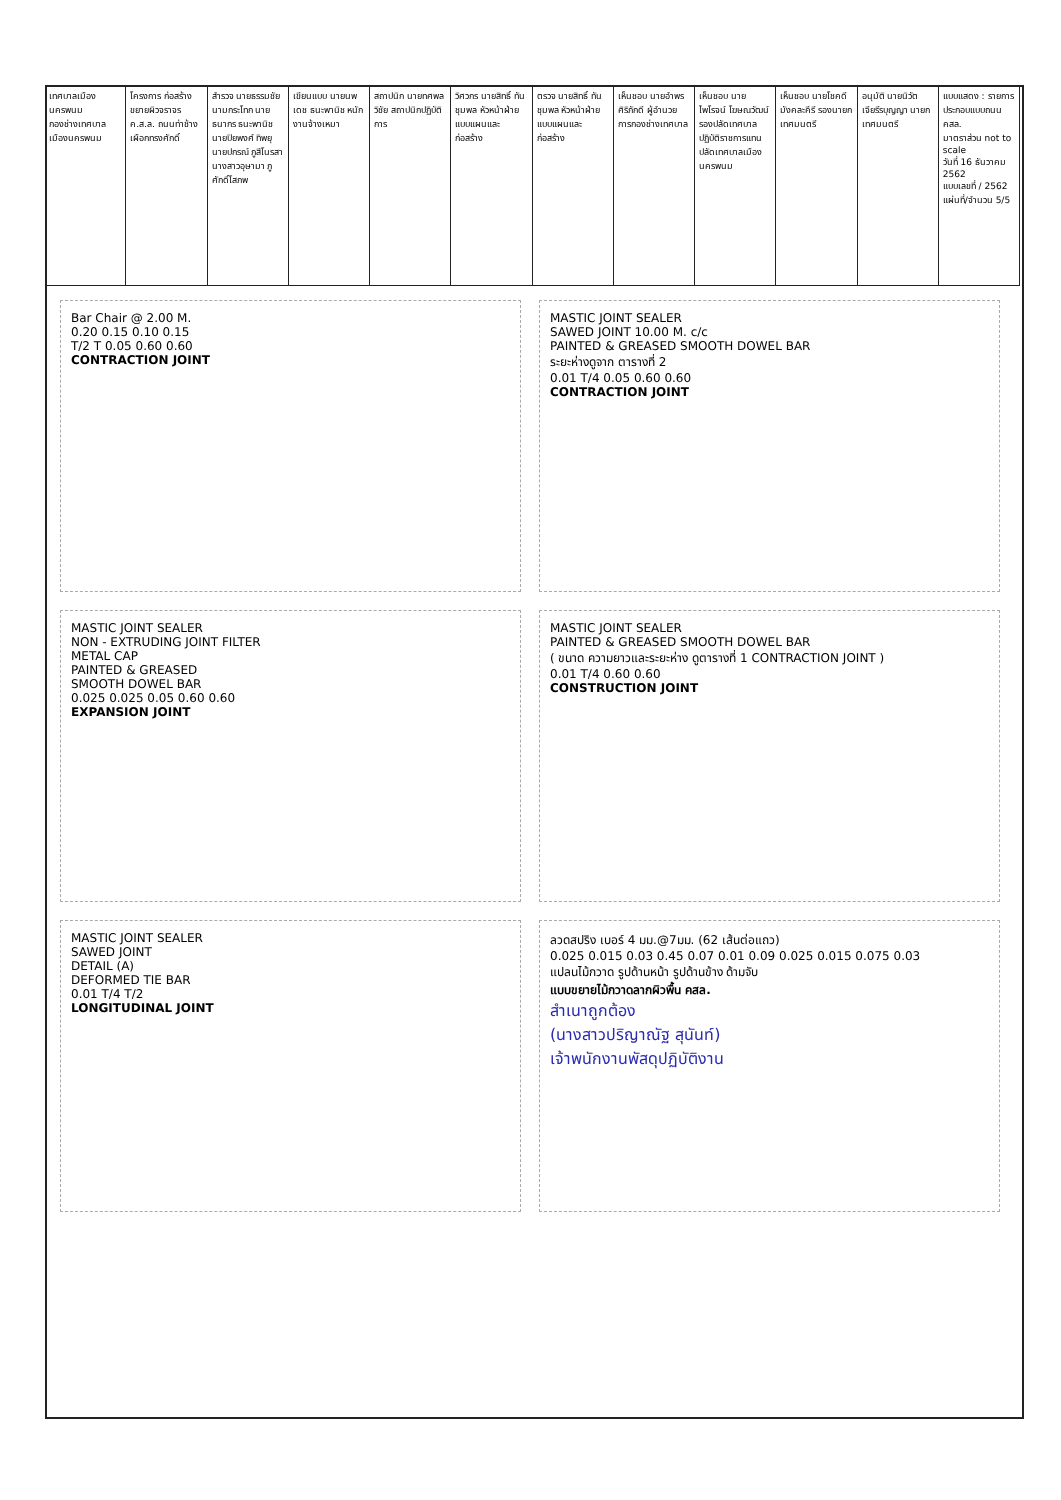เทศบาลเมืองนครพนม
กองช่างเทศบาลเมืองนครพนม
โครงการ ก่อสร้างขยายผิวจราจร ค.ส.ล. ถนนท่าช้างเผือกทรงศักดิ์
สำรวจ นายธรรมชัย นามกระโทก นายธนากร ธนะพานิช นายปิยพงศ์ ทิพยุ นายปกรณ์ ภูสีโนรสา นางสาวอุษามา ภูศักดิ์โสภพ
เขียนแบบ นายนพเดช ธนะพานิช หนักงานจ้างเหมา
สถาปนิก นายทศพล วิชัย สถาปนิกปฏิบัติการ
วิศวกร นายสิทธิ์ ทันชุมพล หัวหน้าฝ่ายแบบแผนและก่อสร้าง
ตรวจ นายสิทธิ์ ทันชุมพล หัวหน้าฝ่ายแบบแผนและก่อสร้าง
เห็นชอบ นายอำพร ศิริภักดี ผู้อำนวยการกองช่างเทศบาล
เห็นชอบ นายไพโรจน์ โฆษณวัฒน์ รองปลัดเทศบาล ปฏิบัติราชการแทน ปลัดเทศบาลเมืองนครพนม
เห็นชอบ นายโชคดี มังคละคีรี รองนายกเทศมนตรี
อนุมัติ นายนิวัต เจียรีรบุญญา นายกเทศมนตรี
แบบแสดง : รายการประกอบแบบถนน คสล.
มาตราส่วน not to scale
วันที่ 16 ธันวาคม 2562
แบบเลขที่ / 2562
แผ่นที่/จำนวน 5/5
Bar Chair @ 2.00 M.
0.20 0.15 0.10 0.15
T/2 T 0.05 0.60 0.60
CONTRACTION JOINT
MASTIC JOINT SEALER
SAWED JOINT 10.00 M. c/c
PAINTED & GREASED SMOOTH DOWEL BAR
ระยะห่างดูจาก ตารางที่ 2
0.01 T/4 0.05 0.60 0.60
CONTRACTION JOINT
MASTIC JOINT SEALER
NON - EXTRUDING JOINT FILTER
METAL CAP
PAINTED & GREASED
SMOOTH DOWEL BAR
0.025 0.025 0.05 0.60 0.60
EXPANSION JOINT
MASTIC JOINT SEALER
PAINTED & GREASED SMOOTH DOWEL BAR
( ขนาด ความยาวและระยะห่าง ดูตารางที่ 1 CONTRACTION JOINT )
0.01 T/4 0.60 0.60
CONSTRUCTION JOINT
MASTIC JOINT SEALER
SAWED JOINT
DETAIL (A)
DEFORMED TIE BAR
0.01 T/4 T/2
LONGITUDINAL JOINT
ลวดสปริง เบอร์ 4 มม.@7มม. (62 เส้นต่อแถว)
0.025 0.015 0.03 0.45 0.07 0.01 0.09 0.025 0.015 0.075 0.03
แปลนไม้กวาด รูปด้านหน้า รูปด้านข้าง ด้ามจับ
แบบขยายไม้กวาดลากผิวพื้น คสล.
สำเนาถูกต้อง
(นางสาวปริญาณัฐ สุนันท์)
เจ้าพนักงานพัสดุปฏิบัติงาน